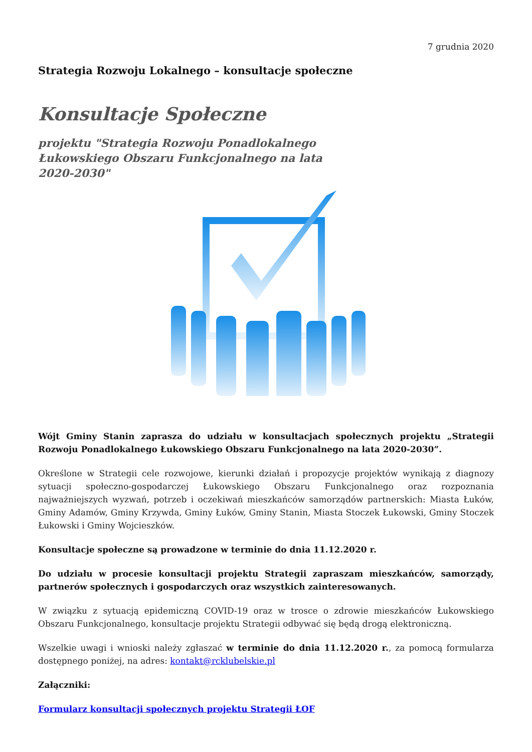7 grudnia 2020
Strategia Rozwoju Lokalnego – konsultacje społeczne
Konsultacje Społeczne
projektu "Strategia Rozwoju Ponadlokalnego
Łukowskiego Obszaru Funkcjonalnego na lata
2020-2030"
Wójt Gminy Stanin zaprasza do udziału w konsultacjach społecznych projektu „Strategii Rozwoju Ponadlokalnego Łukowskiego Obszaru Funkcjonalnego na lata 2020-2030”.
Określone w Strategii cele rozwojowe, kierunki działań i propozycje projektów wynikają z diagnozy sytuacji społeczno-gospodarczej Łukowskiego Obszaru Funkcjonalnego oraz rozpoznania najważniejszych wyzwań, potrzeb i oczekiwań mieszkańców samorządów partnerskich: Miasta Łuków, Gminy Adamów, Gminy Krzywda, Gminy Łuków, Gminy Stanin, Miasta Stoczek Łukowski, Gminy Stoczek Łukowski i Gminy Wojcieszków.
Konsultacje społeczne są prowadzone w terminie do dnia 11.12.2020 r.
Do udziału w procesie konsultacji projektu Strategii zapraszam mieszkańców, samorządy, partnerów społecznych i gospodarczych oraz wszystkich zainteresowanych.
W związku z sytuacją epidemiczną COVID-19 oraz w trosce o zdrowie mieszkańców Łukowskiego Obszaru Funkcjonalnego, konsultacje projektu Strategii odbywać się będą drogą elektroniczną.
Wszelkie uwagi i wnioski należy zgłaszać w terminie do dnia 11.12.2020 r., za pomocą formularza dostępnego poniżej, na adres: kontakt@rcklubelskie.pl
Załączniki:
Formularz konsultacji społecznych projektu Strategii ŁOF